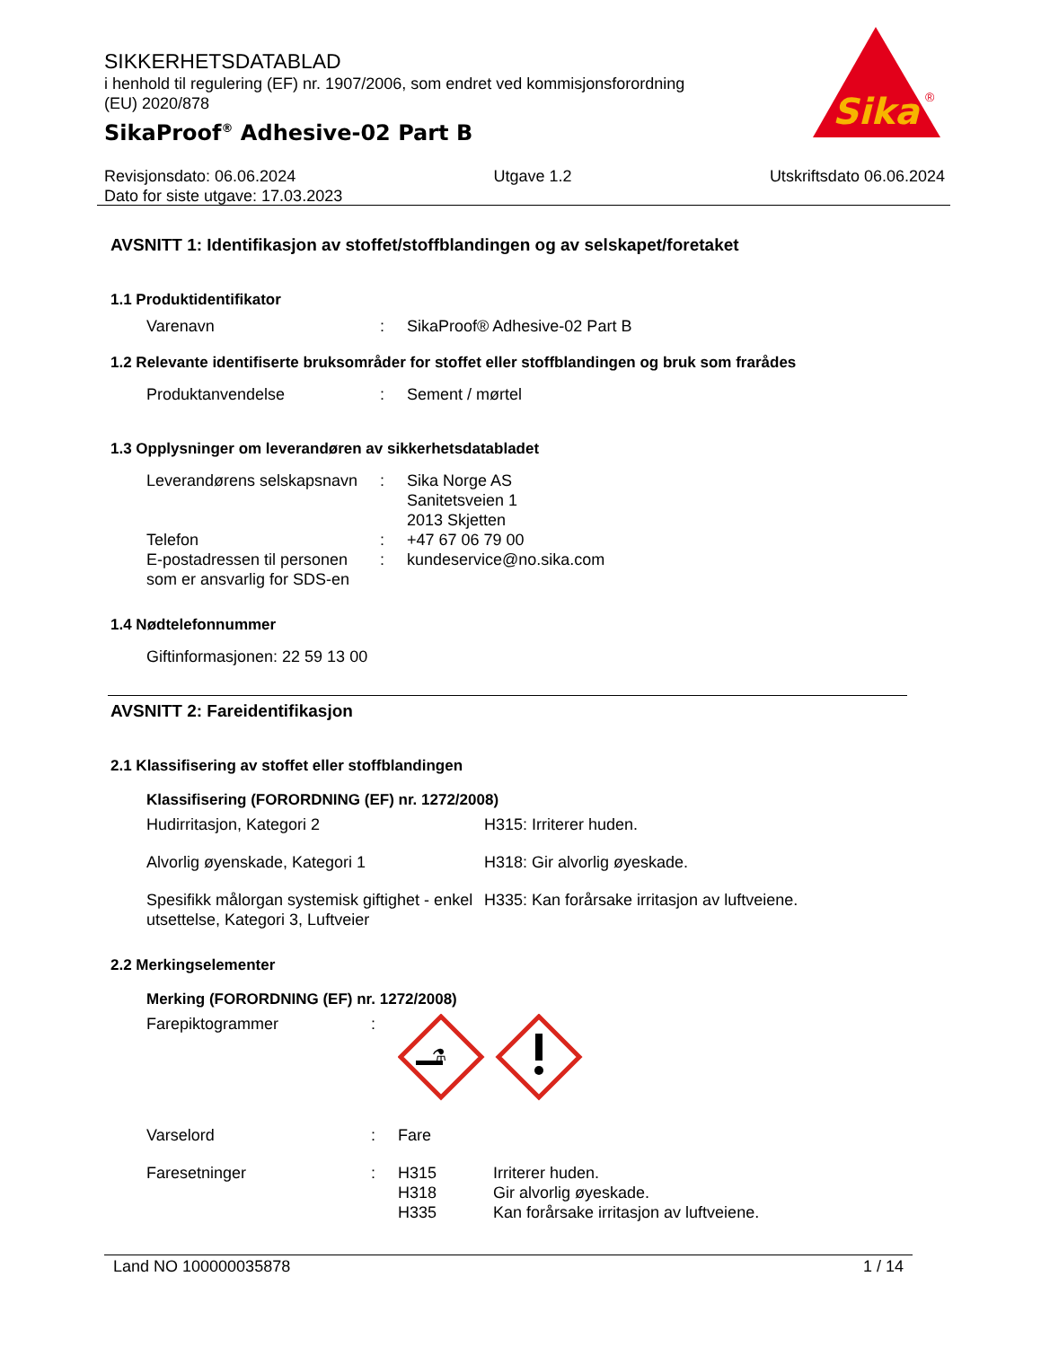SIKKERHETSDATABLAD
i henhold til regulering (EF) nr. 1907/2006, som endret ved kommisjonsforordning (EU) 2020/878
SikaProof<sup>®</sup> Adhesive-02 Part B
Sika
®
Revisjonsdato: 06.06.2024 Utgave 1.2 Utskriftsdato 06.06.2024
Dato for siste utgave: 17.03.2023
AVSNITT 1: Identifikasjon av stoffet/stoffblandingen og av selskapet/foretaket
1.1 Produktidentifikator
Varenavn: SikaProof® Adhesive-02 Part B
1.2 Relevante identifiserte bruksområder for stoffet eller stoffblandingen og bruk som frarådes
Produktanvendelse: Sement / mørtel
1.3 Opplysninger om leverandøren av sikkerhetsdatabladet
Leverandørens selskapsnavn: Sika Norge AS
Sanitetsveien 1
2013 Skjetten
Telefon: +47 67 06 79 00
E-postadressen til personen som er ansvarlig for SDS-en: kundeservice@no.sika.com
1.4 Nødtelefonnummer
Giftinformasjonen: 22 59 13 00
AVSNITT 2: Fareidentifikasjon
2.1 Klassifisering av stoffet eller stoffblandingen
Klassifisering (FORORDNING (EF) nr. 1272/2008)
Hudirritasjon, Kategori 2 H315: Irriterer huden.
Alvorlig øyenskade, Kategori 1 H318: Gir alvorlig øyeskade.
Spesifikk målorgan systemisk giftighet - enkel utsettelse, Kategori 3, Luftveier H335: Kan forårsake irritasjon av luftveiene.
2.2 Merkingselementer
Merking (FORORDNING (EF) nr. 1272/2008)
Farepiktogrammer:
⚗
Varselord: Fare
Faresetninger: H315
H318
H335 Irriterer huden.
Gir alvorlig øyeskade.
Kan forårsake irritasjon av luftveiene.
Land NO 100000035878 1 / 14